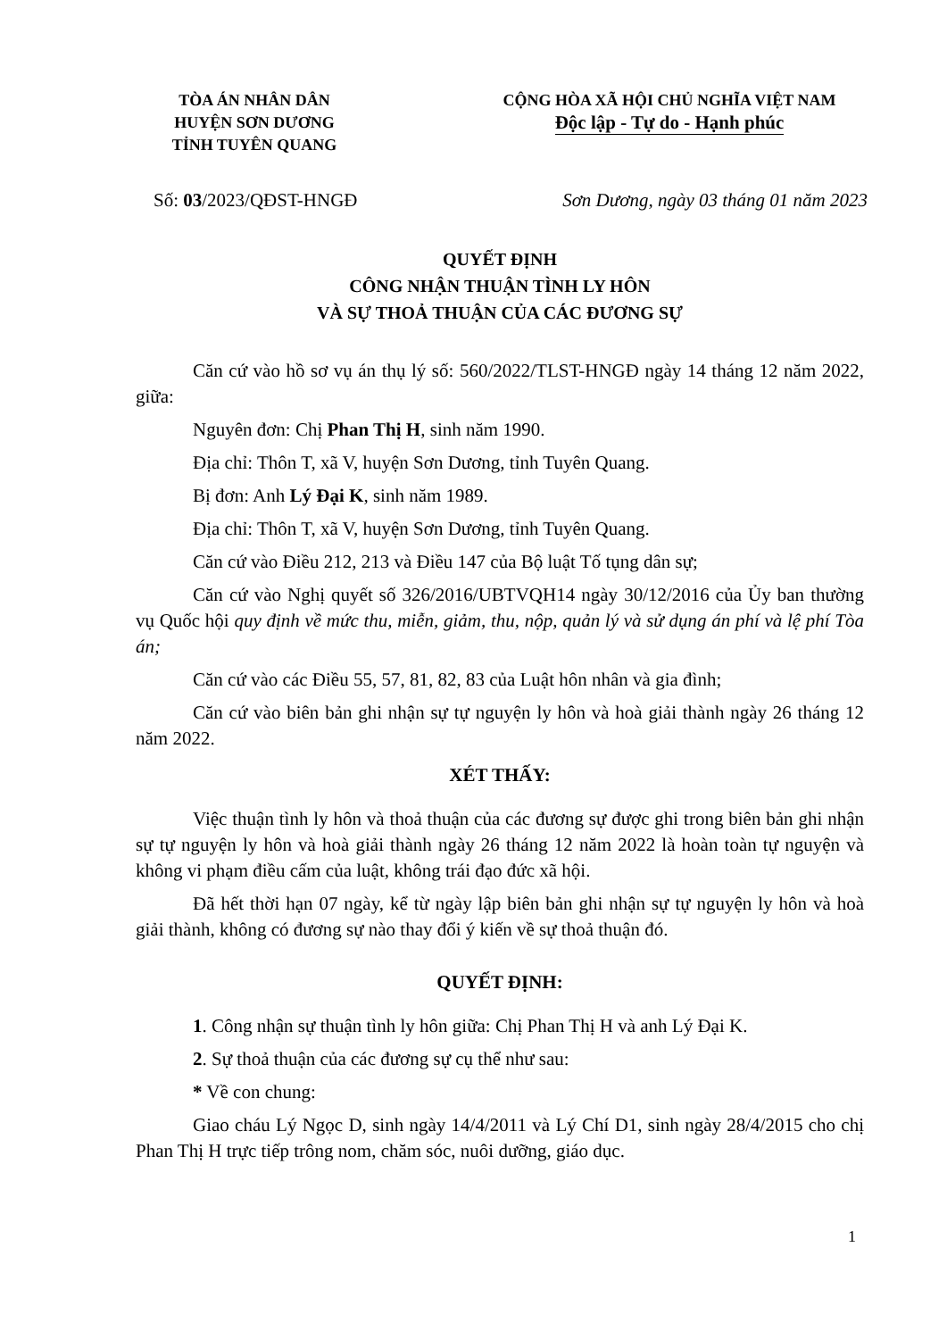TÒA ÁN NHÂN DÂN
HUYỆN SƠN DƯƠNG
TỈNH TUYÊN QUANG
CỘNG HÒA XÃ HỘI CHỦ NGHĨA VIỆT NAM
Độc lập - Tự do - Hạnh phúc
Số: 03/2023/QĐST-HNGĐ Sơn Dương, ngày 03 tháng 01 năm 2023
QUYẾT ĐỊNH
CÔNG NHẬN THUẬN TÌNH LY HÔN
VÀ SỰ THOẢ THUẬN CỦA CÁC ĐƯƠNG SỰ
Căn cứ vào hồ sơ vụ án thụ lý số: 560/2022/TLST-HNGĐ ngày 14 tháng 12 năm 2022, giữa:
Nguyên đơn: Chị Phan Thị H, sinh năm 1990.
Địa chỉ: Thôn T, xã V, huyện Sơn Dương, tỉnh Tuyên Quang.
Bị đơn: Anh Lý Đại K, sinh năm 1989.
Địa chỉ: Thôn T, xã V, huyện Sơn Dương, tỉnh Tuyên Quang.
Căn cứ vào Điều 212, 213 và Điều 147 của Bộ luật Tố tụng dân sự;
Căn cứ vào Nghị quyết số 326/2016/UBTVQH14 ngày 30/12/2016 của Ủy ban thường vụ Quốc hội quy định về mức thu, miễn, giảm, thu, nộp, quản lý và sử dụng án phí và lệ phí Tòa án;
Căn cứ vào các Điều 55, 57, 81, 82, 83 của Luật hôn nhân và gia đình;
Căn cứ vào biên bản ghi nhận sự tự nguyện ly hôn và hoà giải thành ngày 26 tháng 12 năm 2022.
XÉT THẤY:
Việc thuận tình ly hôn và thoả thuận của các đương sự được ghi trong biên bản ghi nhận sự tự nguyện ly hôn và hoà giải thành ngày 26 tháng 12 năm 2022 là hoàn toàn tự nguyện và không vi phạm điều cấm của luật, không trái đạo đức xã hội.
Đã hết thời hạn 07 ngày, kể từ ngày lập biên bản ghi nhận sự tự nguyện ly hôn và hoà giải thành, không có đương sự nào thay đổi ý kiến về sự thoả thuận đó.
QUYẾT ĐỊNH:
1. Công nhận sự thuận tình ly hôn giữa: Chị Phan Thị H và anh Lý Đại K.
2. Sự thoả thuận của các đương sự cụ thể như sau:
* Về con chung:
Giao cháu Lý Ngọc D, sinh ngày 14/4/2011 và Lý Chí D1, sinh ngày 28/4/2015 cho chị Phan Thị H trực tiếp trông nom, chăm sóc, nuôi dưỡng, giáo dục.
1